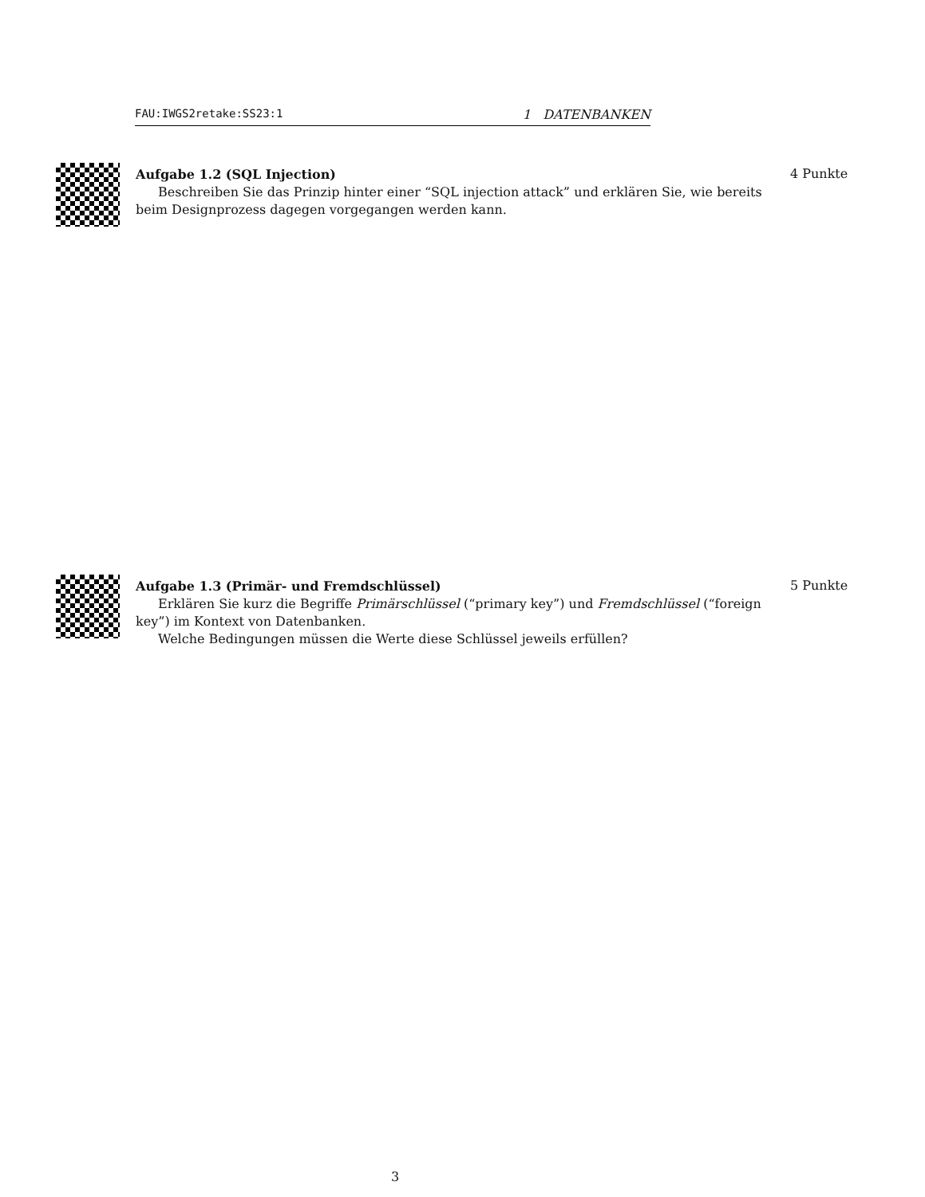FAU:IWGS2retake:SS23:1 1 DATENBANKEN
Aufgabe 1.2 (SQL Injection)
Beschreiben Sie das Prinzip hinter einer “SQL injection attack” und erklären Sie, wie bereits beim Designprozess dagegen vorgegangen werden kann.
4 Punkte
Aufgabe 1.3 (Primär- und Fremdschlüssel)
Erklären Sie kurz die Begriffe Primärschlüssel (“primary key”) und Fremdschlüssel (“foreign key”) im Kontext von Datenbanken.
Welche Bedingungen müssen die Werte diese Schlüssel jeweils erfüllen?
5 Punkte
3